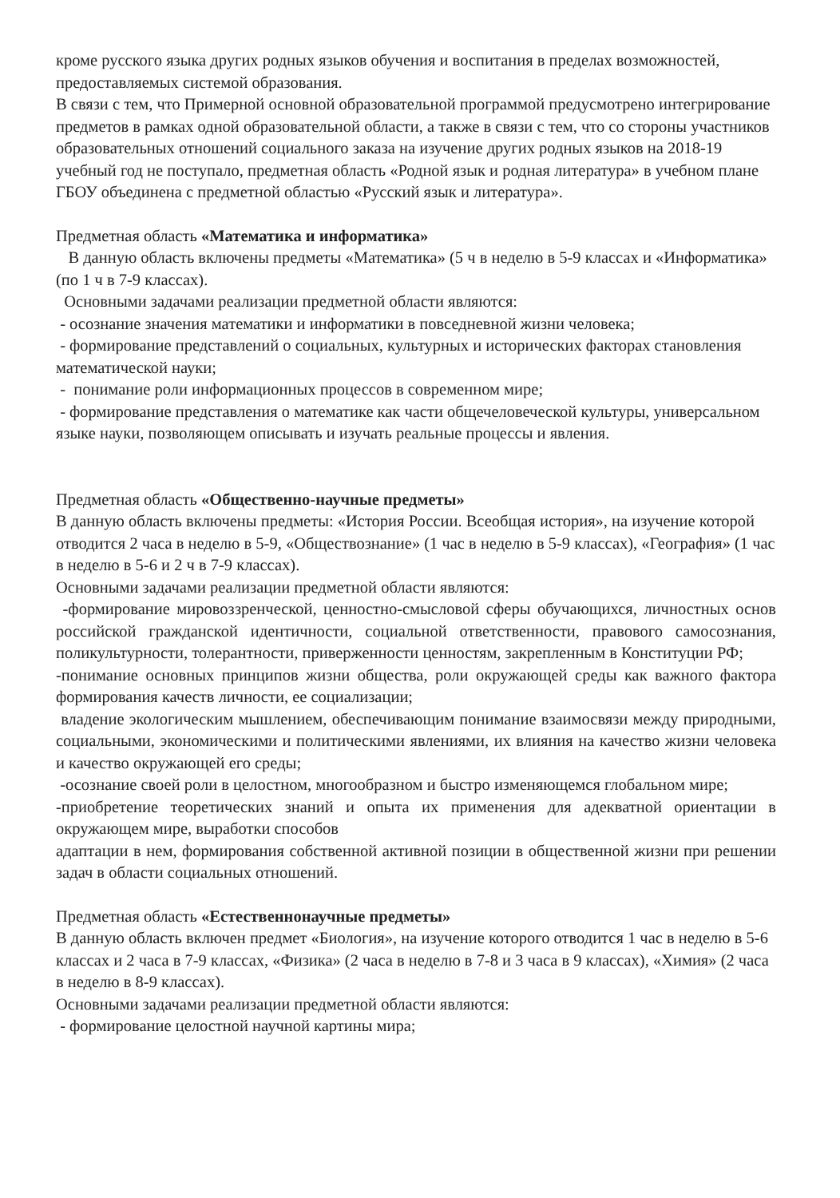кроме русского языка других родных языков обучения и воспитания в пределах возможностей, предоставляемых системой образования.
В связи с тем, что Примерной основной образовательной программой предусмотрено интегрирование предметов в рамках одной образовательной области, а также в связи с тем, что со стороны участников образовательных отношений социального заказа на изучение других родных языков на 2018-19 учебный год не поступало, предметная область «Родной язык и родная литература» в учебном плане ГБОУ объединена с предметной областью «Русский язык и литература».
Предметная область «Математика и информатика»
В данную область включены предметы «Математика» (5 ч в неделю в 5-9 классах и «Информатика» (по 1 ч в 7-9 классах).
Основными задачами реализации предметной области являются:
- осознание значения математики и информатики в повседневной жизни человека;
- формирование представлений о социальных, культурных и исторических факторах становления математической науки;
- понимание роли информационных процессов в современном мире;
- формирование представления о математике как части общечеловеческой культуры, универсальном языке науки, позволяющем описывать и изучать реальные процессы и явления.
Предметная область «Общественно-научные предметы»
В данную область включены предметы: «История России. Всеобщая история», на изучение которой отводится 2 часа в неделю в 5-9, «Обществознание» (1 час в неделю в 5-9 классах), «География» (1 час в неделю в 5-6 и 2 ч в 7-9 классах).
Основными задачами реализации предметной области являются:
-формирование мировоззренческой, ценностно-смысловой сферы обучающихся, личностных основ российской гражданской идентичности, социальной ответственности, правового самосознания, поликультурности, толерантности, приверженности ценностям, закрепленным в Конституции РФ;
-понимание основных принципов жизни общества, роли окружающей среды как важного фактора формирования качеств личности, ее социализации;
владение экологическим мышлением, обеспечивающим понимание взаимосвязи между природными, социальными, экономическими и политическими явлениями, их влияния на качество жизни человека и качество окружающей его среды;
-осознание своей роли в целостном, многообразном и быстро изменяющемся глобальном мире;
-приобретение теоретических знаний и опыта их применения для адекватной ориентации в окружающем мире, выработки способов
адаптации в нем, формирования собственной активной позиции в общественной жизни при решении задач в области социальных отношений.
Предметная область «Естественнонаучные предметы»
В данную область включен предмет «Биология», на изучение которого отводится 1 час в неделю в 5-6 классах и 2 часа в 7-9 классах, «Физика» (2 часа в неделю в 7-8 и 3 часа в 9 классах), «Химия» (2 часа в неделю в 8-9 классах).
Основными задачами реализации предметной области являются:
- формирование целостной научной картины мира;